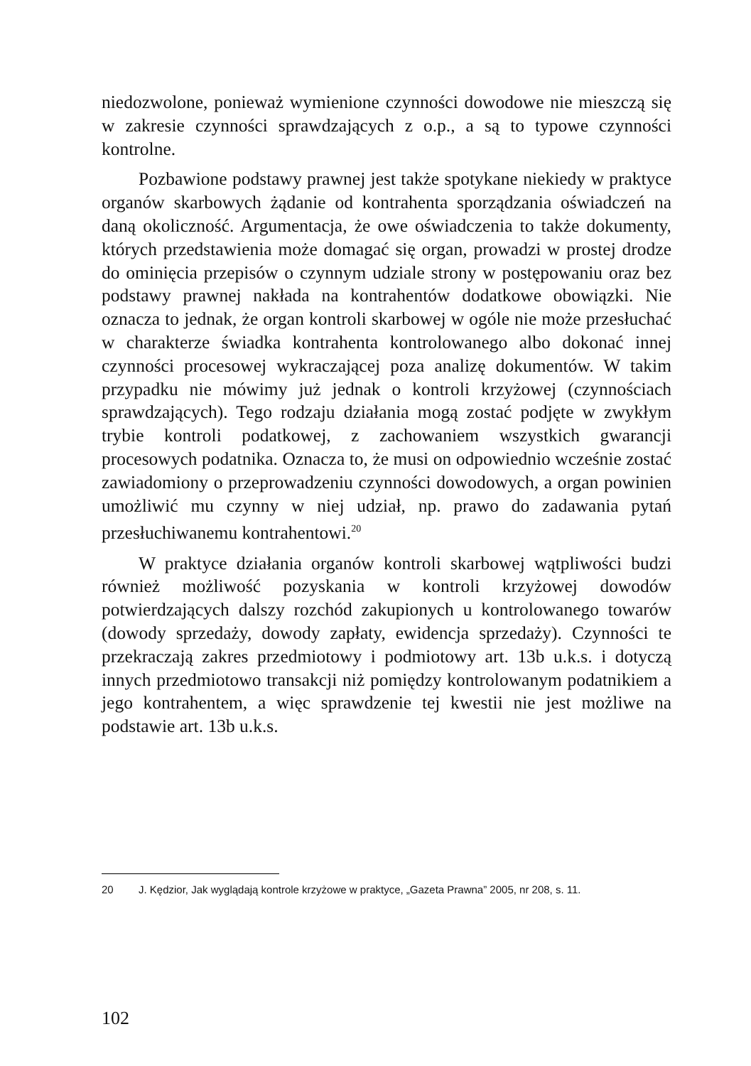niedozwolone, ponieważ wymienione czynności dowodowe nie mieszczą się w zakresie czynności sprawdzających z o.p., a są to typowe czynności kontrolne.
Pozbawione podstawy prawnej jest także spotykane niekiedy w praktyce organów skarbowych żądanie od kontrahenta sporządzania oświadczeń na daną okoliczność. Argumentacja, że owe oświadczenia to także dokumenty, których przedstawienia może domagać się organ, prowadzi w prostej drodze do ominięcia przepisów o czynnym udziale strony w postępowaniu oraz bez podstawy prawnej nakłada na kontrahentów dodatkowe obowiązki. Nie oznacza to jednak, że organ kontroli skarbowej w ogóle nie może przesłuchać w charakterze świadka kontrahenta kontrolowanego albo dokonać innej czynności procesowej wykraczającej poza analizę dokumentów. W takim przypadku nie mówimy już jednak o kontroli krzyżowej (czynnościach sprawdzających). Tego rodzaju działania mogą zostać podjęte w zwykłym trybie kontroli podatkowej, z zachowaniem wszystkich gwarancji procesowych podatnika. Oznacza to, że musi on odpowiednio wcześnie zostać zawiadomiony o przeprowadzeniu czynności dowodowych, a organ powinien umożliwić mu czynny w niej udział, np. prawo do zadawania pytań przesłuchiwanemu kontrahentowi.<sup>20</sup>
W praktyce działania organów kontroli skarbowej wątpliwości budzi również możliwość pozyskania w kontroli krzyżowej dowodów potwierdzających dalszy rozchód zakupionych u kontrolowanego towarów (dowody sprzedaży, dowody zapłaty, ewidencja sprzedaży). Czynności te przekraczają zakres przedmiotowy i podmiotowy art. 13b u.k.s. i dotyczą innych przedmiotowo transakcji niż pomiędzy kontrolowanym podatnikiem a jego kontrahentem, a więc sprawdzenie tej kwestii nie jest możliwe na podstawie art. 13b u.k.s.
20 J. Kędzior, Jak wyglądają kontrole krzyżowe w praktyce, „Gazeta Prawna” 2005, nr 208, s. 11.
102